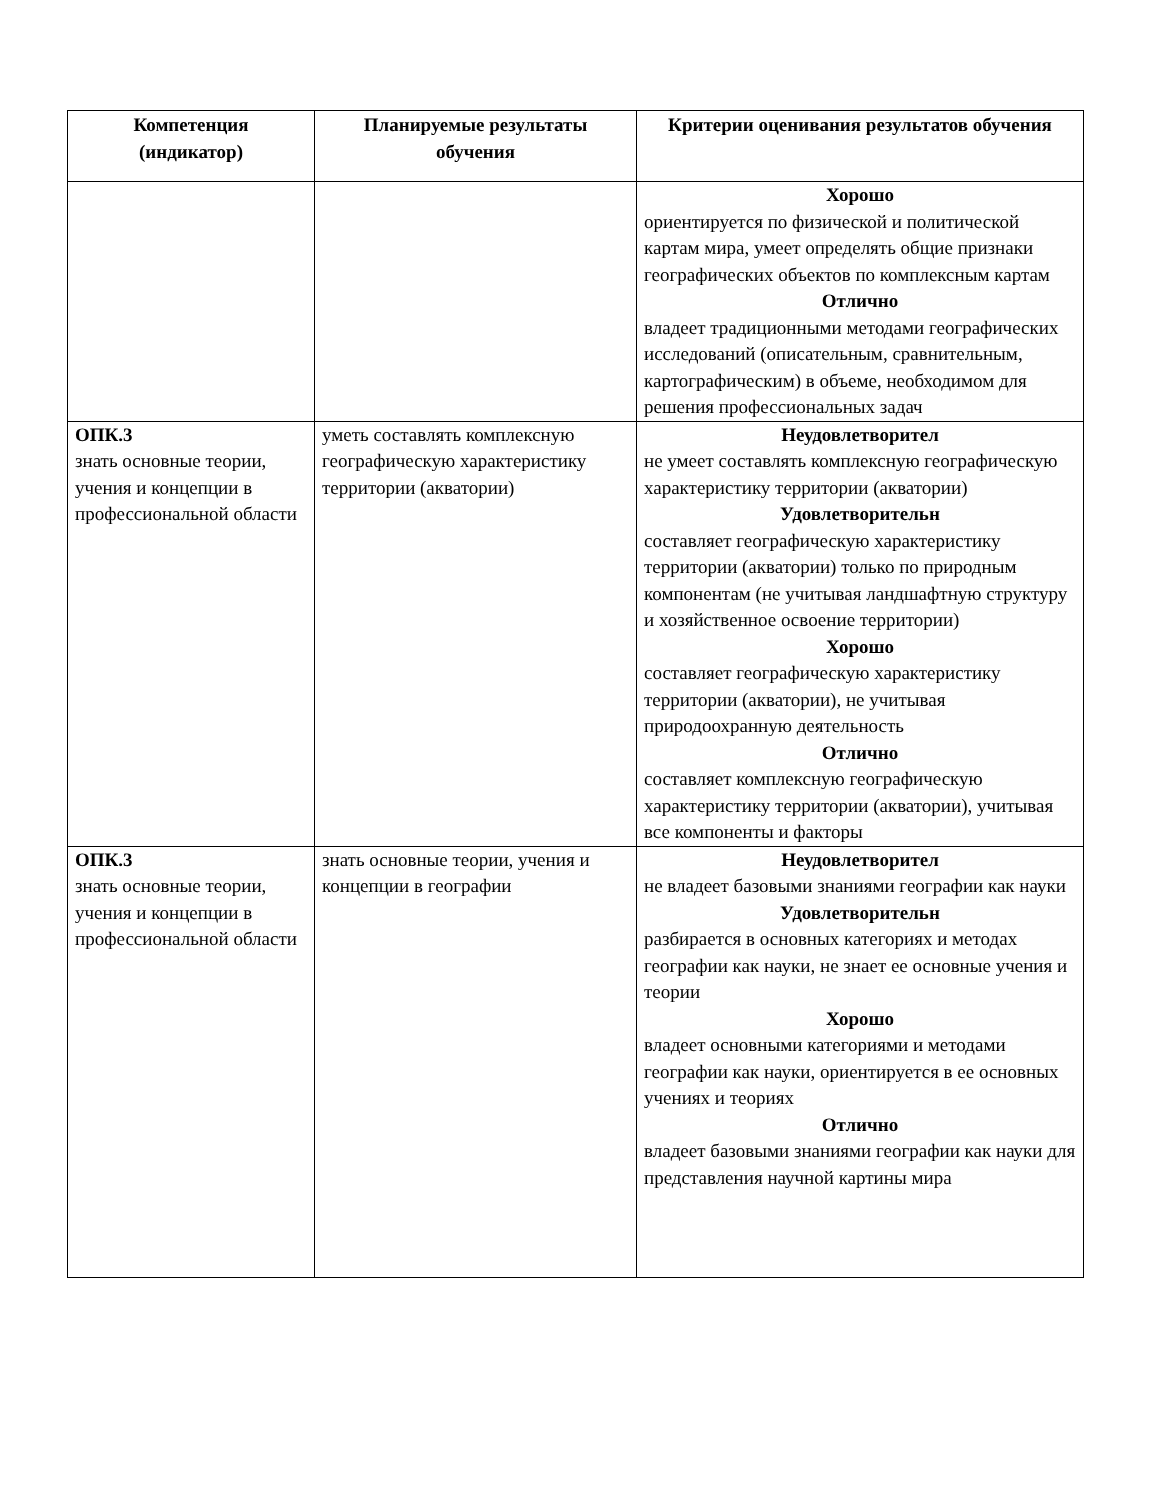| Компетенция (индикатор) | Планируемые результаты обучения | Критерии оценивания результатов обучения |
| --- | --- | --- |
| | | Хорошо ориентируется по физической и политической картам мира, умеет определять общие признаки географических объектов по комплексным картам Отлично владеет традиционными методами географических исследований (описательным, сравнительным, картографическим) в объеме, необходимом для решения профессиональных задач |
| ОПК.3 знать основные теории, учения и концепции в профессиональной области | уметь составлять комплексную географическую характеристику территории (акватории) | Неудовлетворител не умеет составлять комплексную географическую характеристику территории (акватории) Удовлетворительн составляет географическую характеристику территории (акватории) только по природным компонентам (не учитывая ландшафтную структуру и хозяйственное освоение территории) Хорошо составляет географическую характеристику территории (акватории), не учитывая природоохранную деятельность Отлично составляет комплексную географическую характеристику территории (акватории), учитывая все компоненты и факторы |
| ОПК.3 знать основные теории, учения и концепции в профессиональной области | знать основные теории, учения и концепции в географии | Неудовлетворител не владеет базовыми знаниями географии как науки Удовлетворительн разбирается в основных категориях и методах географии как науки, не знает ее основные учения и теории Хорошо владеет основными категориями и методами географии как науки, ориентируется в ее основных учениях и теориях Отлично владеет базовыми знаниями географии как науки для представления научной картины мира |